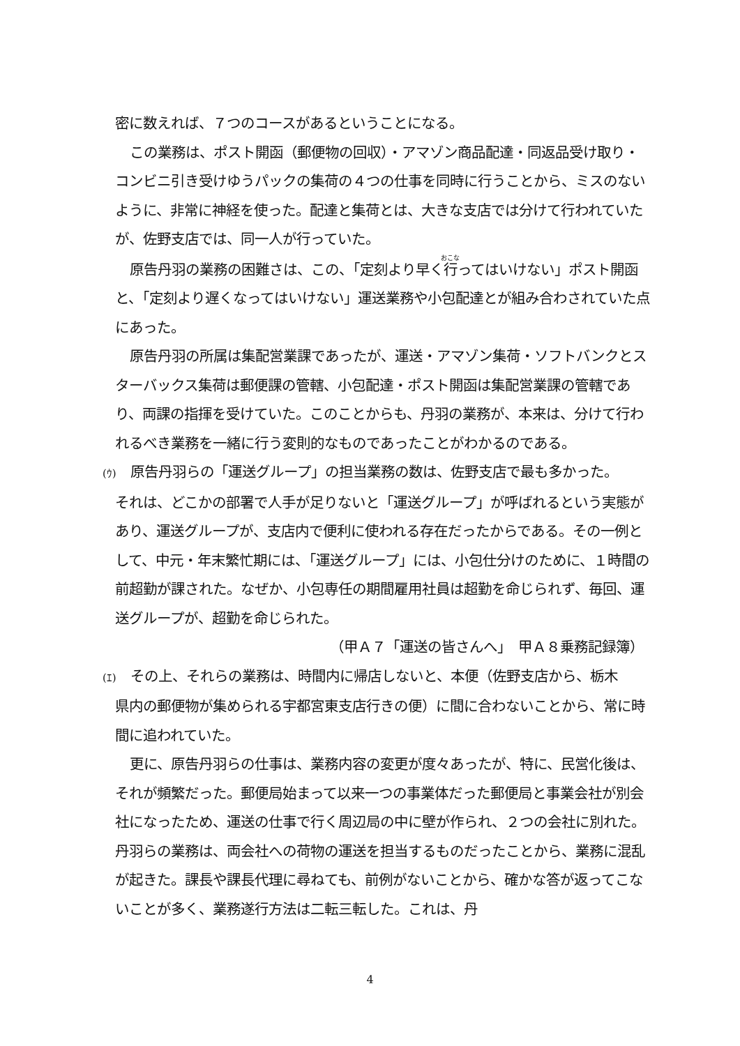密に数えれば、７つのコースがあるということになる。
この業務は、ポスト開函（郵便物の回収）・アマゾン商品配達・同返品受け取り・コンビニ引き受けゆうパックの集荷の４つの仕事を同時に行うことから、ミスのないように、非常に神経を使った。配達と集荷とは、大きな支店では分けて行われていたが、佐野支店では、同一人が行っていた。
原告丹羽の業務の困難さは、この、「定刻より早く行ってはいけない」ポスト開函と、「定刻より遅くなってはいけない」運送業務や小包配達とが組み合わされていた点にあった。
原告丹羽の所属は集配営業課であったが、運送・アマゾン集荷・ソフトバンクとスターバックス集荷は郵便課の管轄、小包配達・ポスト開函は集配営業課の管轄であり、両課の指揮を受けていた。このことからも、丹羽の業務が、本来は、分けて行われるべき業務を一緒に行う変則的なものであったことがわかるのである。
(ｳ)　原告丹羽らの「運送グループ」の担当業務の数は、佐野支店で最も多かった。
それは、どこかの部署で人手が足りないと「運送グループ」が呼ばれるという実態があり、運送グループが、支店内で便利に使われる存在だったからである。その一例として、中元・年末繁忙期には、「運送グループ」には、小包仕分けのために、１時間の前超勤が課された。なぜか、小包専任の期間雇用社員は超勤を命じられず、毎回、運送グループが、超勤を命じられた。
（甲Ａ７「運送の皆さんへ」　甲Ａ８乗務記録簿）
(ｴ)　その上、それらの業務は、時間内に帰店しないと、本便（佐野支店から、栃木
県内の郵便物が集められる宇都宮東支店行きの便）に間に合わないことから、常に時間に追われていた。
更に、原告丹羽らの仕事は、業務内容の変更が度々あったが、特に、民営化後は、それが頻繁だった。郵便局始まって以来一つの事業体だった郵便局と事業会社が別会社になったため、運送の仕事で行く周辺局の中に壁が作られ、２つの会社に別れた。丹羽らの業務は、両会社への荷物の運送を担当するものだったことから、業務に混乱が起きた。課長や課長代理に尋ねても、前例がないことから、確かな答が返ってこないことが多く、業務遂行方法は二転三転した。これは、丹
4